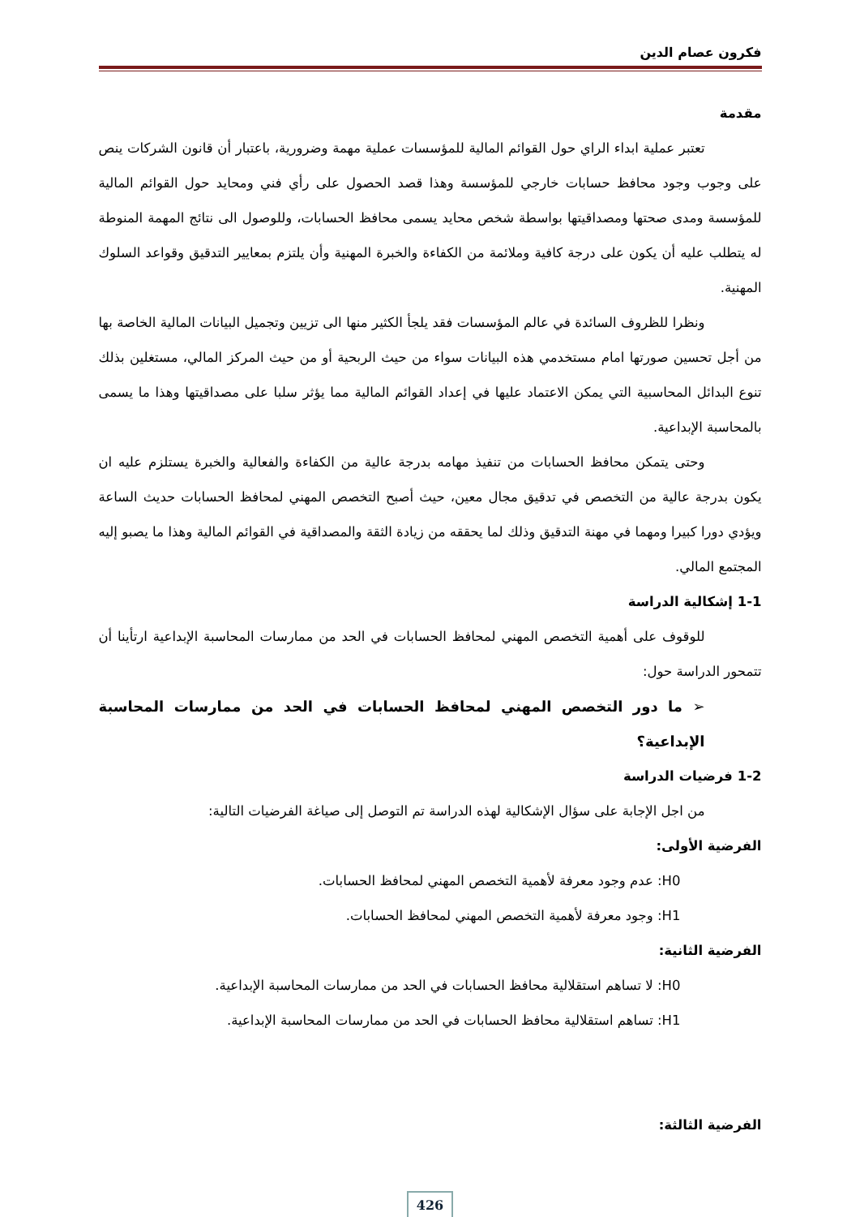فكرون عصام الدين
مقدمة
تعتبر عملية ابداء الراي حول القوائم المالية للمؤسسات عملية مهمة وضرورية، باعتبار أن قانون الشركات ينص على وجوب وجود محافظ حسابات خارجي للمؤسسة وهذا قصد الحصول على رأي فني ومحايد حول القوائم المالية للمؤسسة ومدى صحتها ومصداقيتها بواسطة شخص محايد يسمى محافظ الحسابات، وللوصول الى نتائج المهمة المنوطة له يتطلب عليه أن يكون على درجة كافية وملائمة من الكفاءة والخبرة المهنية وأن يلتزم بمعايير التدقيق وقواعد السلوك المهنية.
ونظرا للظروف السائدة في عالم المؤسسات فقد يلجأ الكثير منها الى تزيين وتجميل البيانات المالية الخاصة بها من أجل تحسين صورتها امام مستخدمي هذه البيانات سواء من حيث الربحية أو من حيث المركز المالي، مستغلين بذلك تنوع البدائل المحاسبية التي يمكن الاعتماد عليها في إعداد القوائم المالية مما يؤثر سلبا على مصداقيتها وهذا ما يسمى بالمحاسبة الإبداعية.
وحتى يتمكن محافظ الحسابات من تنفيذ مهامه بدرجة عالية من الكفاءة والفعالية والخبرة يستلزم عليه ان يكون بدرجة عالية من التخصص في تدقيق مجال معين، حيث أصبح التخصص المهني لمحافظ الحسابات حديث الساعة ويؤدي دورا كبيرا ومهما في مهنة التدقيق وذلك لما يحققه من زيادة الثقة والمصداقية في القوائم المالية وهذا ما يصبو إليه المجتمع المالي.
1-1 إشكالية الدراسة
للوقوف على أهمية التخصص المهني لمحافظ الحسابات في الحد من ممارسات المحاسبة الإبداعية ارتأينا أن تتمحور الدراسة حول:
➢ ما دور التخصص المهني لمحافظ الحسابات في الحد من ممارسات المحاسبة الإبداعية؟
1-2 فرضيات الدراسة
من اجل الإجابة على سؤال الإشكالية لهذه الدراسة تم التوصل إلى صياغة الفرضيات التالية:
الفرضية الأولى:
H0: عدم وجود معرفة لأهمية التخصص المهني لمحافظ الحسابات.
H1: وجود معرفة لأهمية التخصص المهني لمحافظ الحسابات.
الفرضية الثانية:
H0: لا تساهم استقلالية محافظ الحسابات في الحد من ممارسات المحاسبة الإبداعية.
H1: تساهم استقلالية محافظ الحسابات في الحد من ممارسات المحاسبة الإبداعية.
الفرضية الثالثة:
426